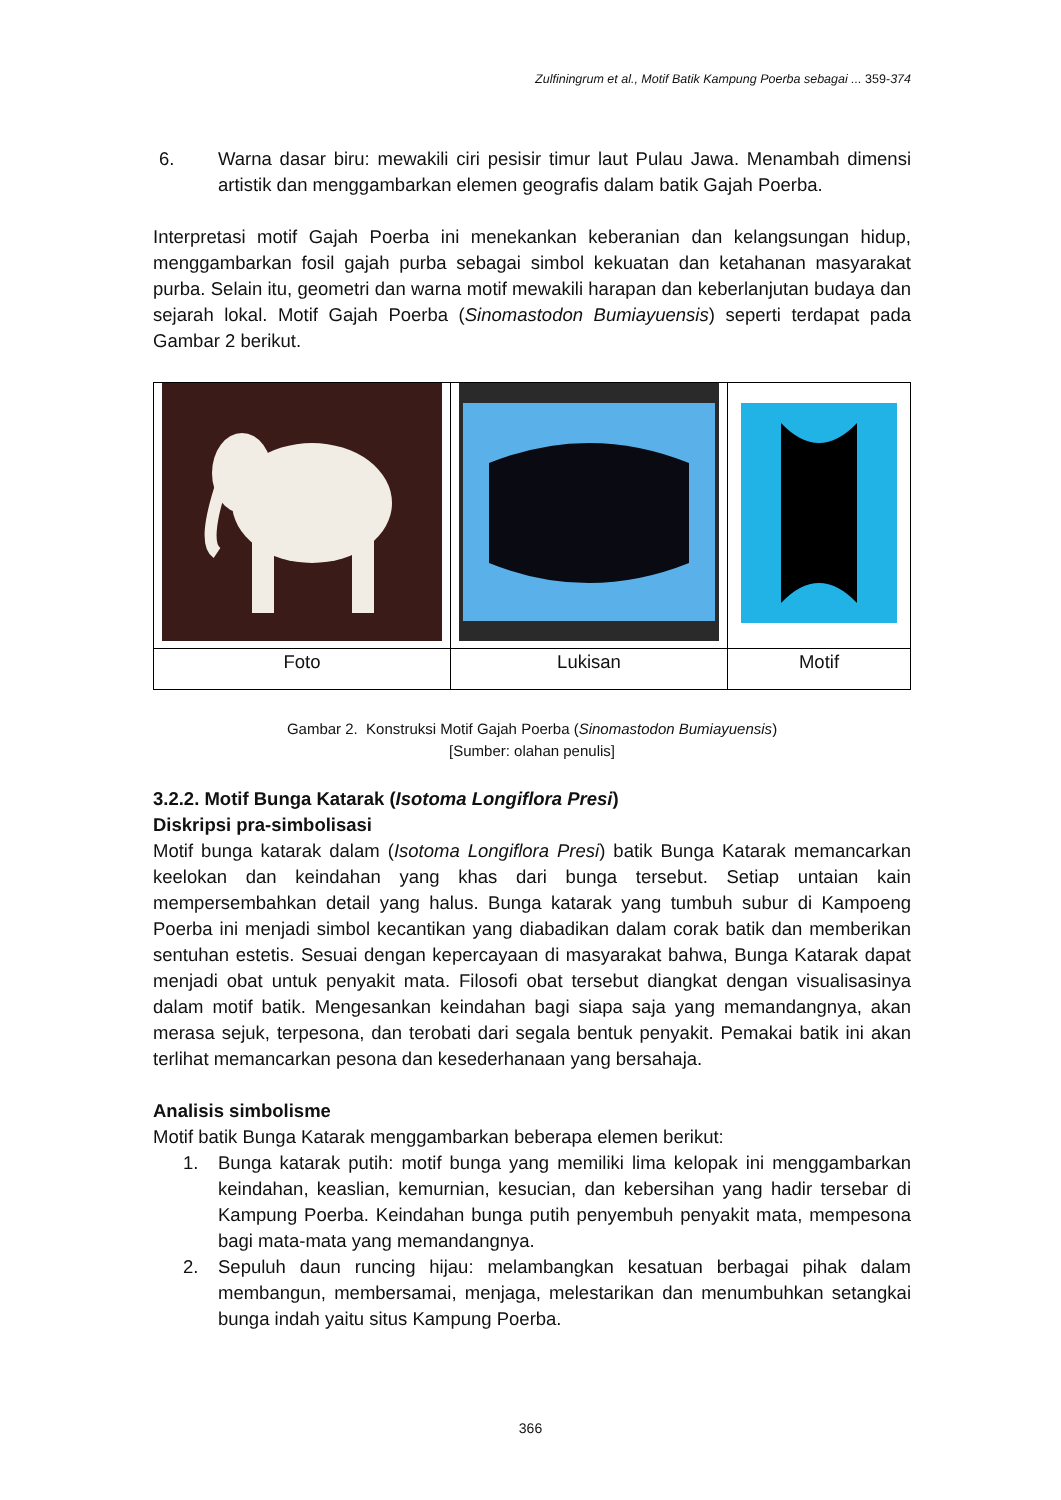Zulfiningrum et al., Motif Batik Kampung Poerba sebagai ... 359-374
6. Warna dasar biru: mewakili ciri pesisir timur laut Pulau Jawa. Menambah dimensi artistik dan menggambarkan elemen geografis dalam batik Gajah Poerba.
Interpretasi motif Gajah Poerba ini menekankan keberanian dan kelangsungan hidup, menggambarkan fosil gajah purba sebagai simbol kekuatan dan ketahanan masyarakat purba. Selain itu, geometri dan warna motif mewakili harapan dan keberlanjutan budaya dan sejarah lokal. Motif Gajah Poerba (Sinomastodon Bumiayuensis) seperti terdapat pada Gambar 2 berikut.
| Foto | Lukisan | Motif |
Gambar 2. Konstruksi Motif Gajah Poerba (Sinomastodon Bumiayuensis)
[Sumber: olahan penulis]
3.2.2. Motif Bunga Katarak (Isotoma Longiflora Presi)
Diskripsi pra-simbolisasi
Motif bunga katarak dalam (Isotoma Longiflora Presi) batik Bunga Katarak memancarkan keelokan dan keindahan yang khas dari bunga tersebut. Setiap untaian kain mempersembahkan detail yang halus. Bunga katarak yang tumbuh subur di Kampoeng Poerba ini menjadi simbol kecantikan yang diabadikan dalam corak batik dan memberikan sentuhan estetis. Sesuai dengan kepercayaan di masyarakat bahwa, Bunga Katarak dapat menjadi obat untuk penyakit mata. Filosofi obat tersebut diangkat dengan visualisasinya dalam motif batik. Mengesankan keindahan bagi siapa saja yang memandangnya, akan merasa sejuk, terpesona, dan terobati dari segala bentuk penyakit. Pemakai batik ini akan terlihat memancarkan pesona dan kesederhanaan yang bersahaja.
Analisis simbolisme
Motif batik Bunga Katarak menggambarkan beberapa elemen berikut:
1. Bunga katarak putih: motif bunga yang memiliki lima kelopak ini menggambarkan keindahan, keaslian, kemurnian, kesucian, dan kebersihan yang hadir tersebar di Kampung Poerba. Keindahan bunga putih penyembuh penyakit mata, mempesona bagi mata-mata yang memandangnya.
2. Sepuluh daun runcing hijau: melambangkan kesatuan berbagai pihak dalam membangun, membersamai, menjaga, melestarikan dan menumbuhkan setangkai bunga indah yaitu situs Kampung Poerba.
366